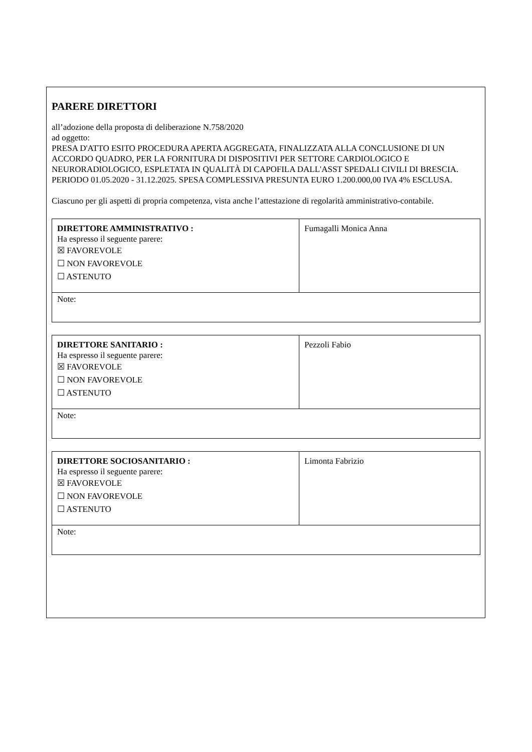PARERE DIRETTORI
all’adozione della proposta di deliberazione N.758/2020
ad oggetto:
PRESA D'ATTO ESITO PROCEDURA APERTA AGGREGATA, FINALIZZATA ALLA CONCLUSIONE DI UN ACCORDO QUADRO, PER LA FORNITURA DI DISPOSITIVI PER SETTORE CARDIOLOGICO E NEURORADIOLOGICO, ESPLETATA IN QUALITÀ DI CAPOFILA DALL'ASST SPEDALI CIVILI DI BRESCIA. PERIODO 01.05.2020 - 31.12.2025. SPESA COMPLESSIVA PRESUNTA EURO 1.200.000,00 IVA 4% ESCLUSA.
Ciascuno per gli aspetti di propria competenza, vista anche l’attestazione di regolarità amministrativo-contabile.
| DIRETTORE AMMINISTRATIVO : Ha espresso il seguente parere: ☒ FAVOREVOLE ☐ NON FAVOREVOLE ☐ ASTENUTO | Fumagalli Monica Anna |
| Note: | |
| DIRETTORE SANITARIO : Ha espresso il seguente parere: ☒ FAVOREVOLE ☐ NON FAVOREVOLE ☐ ASTENUTO | Pezzoli Fabio |
| Note: | |
| DIRETTORE SOCIOSANITARIO : Ha espresso il seguente parere: ☒ FAVOREVOLE ☐ NON FAVOREVOLE ☐ ASTENUTO | Limonta Fabrizio |
| Note: | |